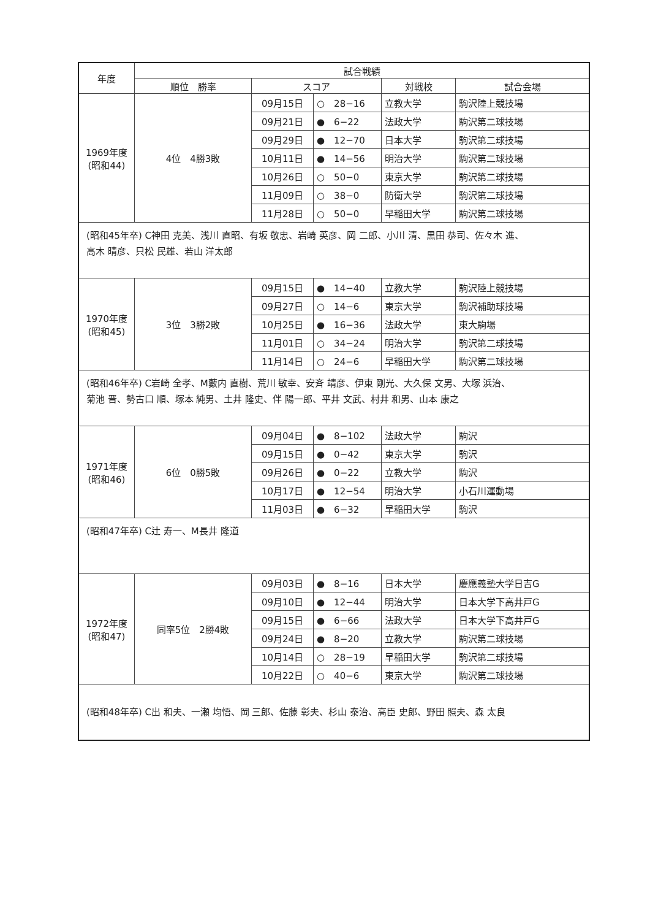| 年度 | 試合戦績 | | | | |
| --- | --- | --- | --- | --- | --- |
| | 順位 勝率 | スコア | | 対戦校 | 試合会場 |
| 1969年度 (昭和44) | 4位 4勝3敗 | 09月15日 | ○ 28−16 | 立教大学 | 駒沢陸上競技場 |
| | | 09月21日 | ● 6−22 | 法政大学 | 駒沢第二球技場 |
| | | 09月29日 | ● 12−70 | 日本大学 | 駒沢第二球技場 |
| | | 10月11日 | ● 14−56 | 明治大学 | 駒沢第二球技場 |
| | | 10月26日 | ○ 50−0 | 東京大学 | 駒沢第二球技場 |
| | | 11月09日 | ○ 38−0 | 防衛大学 | 駒沢第二球技場 |
| | | 11月28日 | ○ 50−0 | 早稲田大学 | 駒沢第二球技場 |
| (昭和45年卒) C神田 克美、浅川 直昭、有坂 敬忠、岩崎 英彦、岡 二郎、小川 清、黒田 恭司、佐々木 進、 高木 晴彦、只松 民雄、若山 洋太郎 | | | | | |
| 1970年度 (昭和45) | 3位 3勝2敗 | 09月15日 | ● 14−40 | 立教大学 | 駒沢陸上競技場 |
| | | 09月27日 | ○ 14−6 | 東京大学 | 駒沢補助球技場 |
| | | 10月25日 | ● 16−36 | 法政大学 | 東大駒場 |
| | | 11月01日 | ○ 34−24 | 明治大学 | 駒沢第二球技場 |
| | | 11月14日 | ○ 24−6 | 早稲田大学 | 駒沢第二球技場 |
| (昭和46年卒) C岩崎 全孝、M藪内 直樹、荒川 敏幸、安斉 靖彦、伊東 剛光、大久保 文男、大塚 浜治、 菊池 晋、勢古口 順、塚本 純男、土井 隆史、伴 陽一郎、平井 文武、村井 和男、山本 康之 | | | | | |
| 1971年度 (昭和46) | 6位 0勝5敗 | 09月04日 | ● 8−102 | 法政大学 | 駒沢 |
| | | 09月15日 | ● 0−42 | 東京大学 | 駒沢 |
| | | 09月26日 | ● 0−22 | 立教大学 | 駒沢 |
| | | 10月17日 | ● 12−54 | 明治大学 | 小石川運動場 |
| | | 11月03日 | ● 6−32 | 早稲田大学 | 駒沢 |
| (昭和47年卒) C辻 寿一、M長井 隆道 | | | | | |
| 1972年度 (昭和47) | 同率5位 2勝4敗 | 09月03日 | ● 8−16 | 日本大学 | 慶應義塾大学日吉G |
| | | 09月10日 | ● 12−44 | 明治大学 | 日本大学下高井戸G |
| | | 09月15日 | ● 6−66 | 法政大学 | 日本大学下高井戸G |
| | | 09月24日 | ● 8−20 | 立教大学 | 駒沢第二球技場 |
| | | 10月14日 | ○ 28−19 | 早稲田大学 | 駒沢第二球技場 |
| | | 10月22日 | ○ 40−6 | 東京大学 | 駒沢第二球技場 |
| (昭和48年卒) C出 和夫、一瀬 均悟、岡 三郎、佐藤 彰夫、杉山 泰治、高臣 史郎、野田 照夫、森 太良 | | | | | |